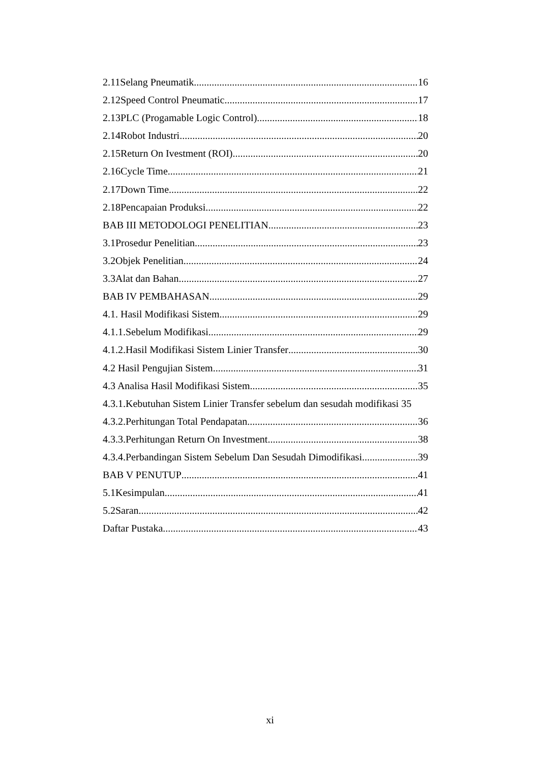2.11Selang Pneumatik 16
2.12Speed Control Pneumatic 17
2.13PLC (Progamable Logic Control) 18
2.14Robot Industri 20
2.15Return On Ivestment (ROI) 20
2.16Cycle Time 21
2.17Down Time 22
2.18Pencapaian Produksi 22
BAB III METODOLOGI PENELITIAN 23
3.1Prosedur Penelitian 23
3.2Objek Penelitian 24
3.3Alat dan Bahan 27
BAB IV PEMBAHASAN 29
4.1. Hasil Modifikasi Sistem 29
4.1.1.Sebelum Modifikasi 29
4.1.2.Hasil Modifikasi Sistem Linier Transfer 30
4.2 Hasil Pengujian Sistem 31
4.3 Analisa Hasil Modifikasi Sistem 35
4.3.1.Kebutuhan Sistem Linier Transfer sebelum dan sesudah modifikasi 35
4.3.2.Perhitungan Total Pendapatan 36
4.3.3.Perhitungan Return On Investment 38
4.3.4.Perbandingan Sistem Sebelum Dan Sesudah Dimodifikasi 39
BAB V PENUTUP 41
5.1Kesimpulan 41
5.2Saran 42
Daftar Pustaka 43
xi